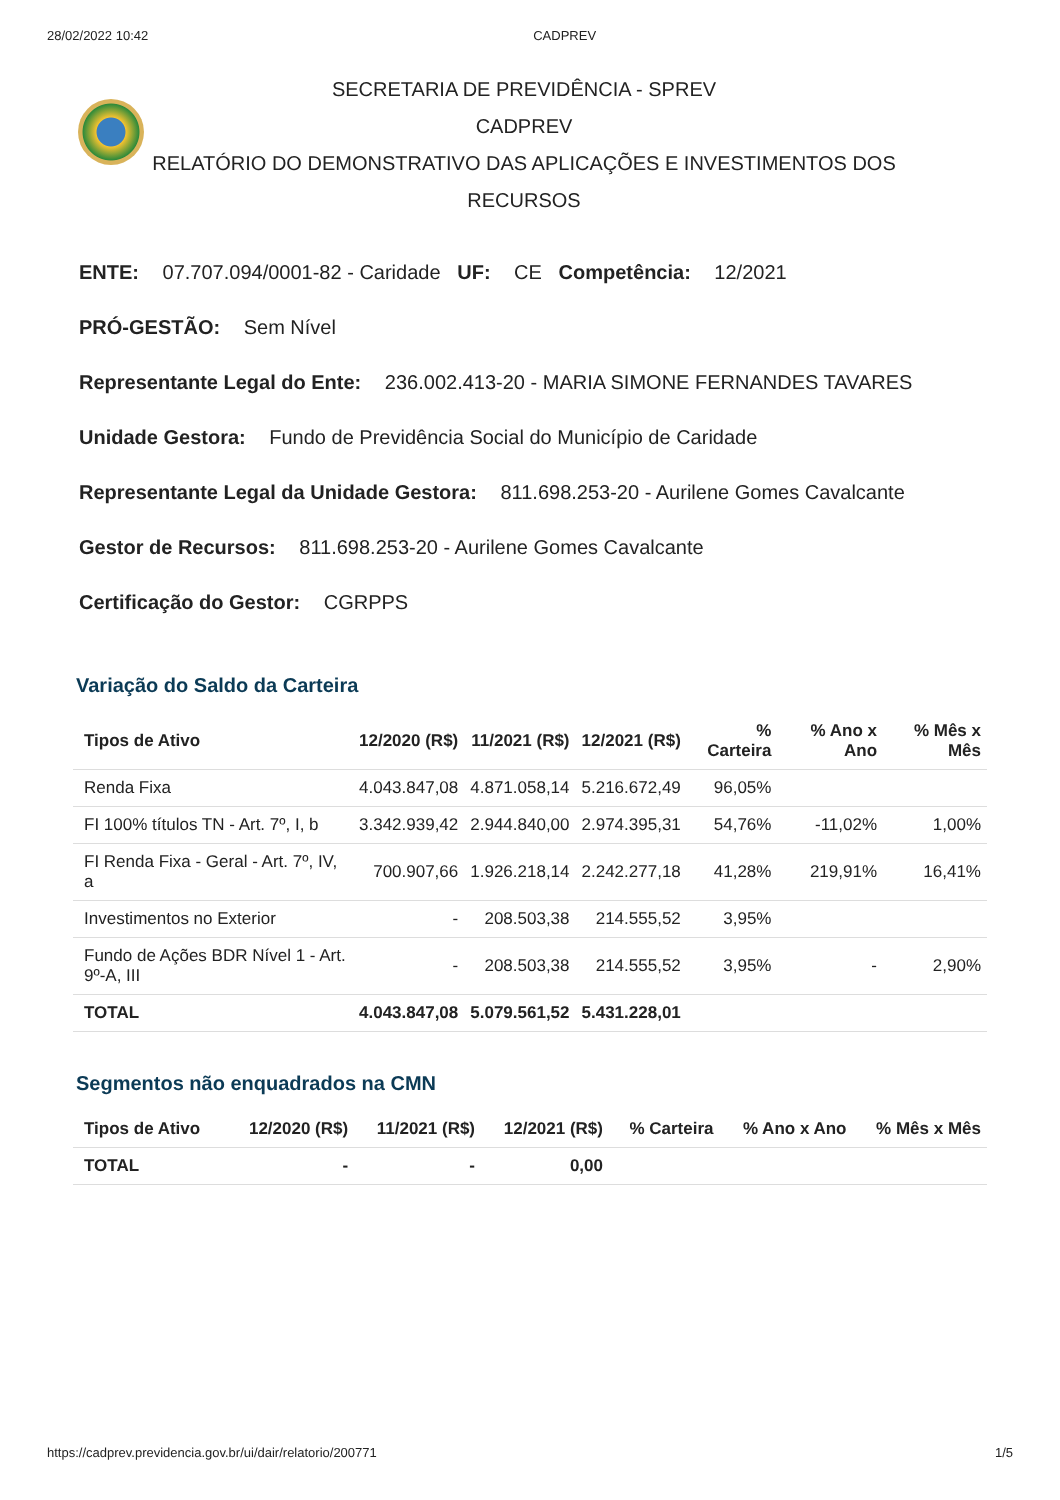28/02/2022 10:42 CADPREV
SECRETARIA DE PREVIDÊNCIA - SPREV
CADPREV
RELATÓRIO DO DEMONSTRATIVO DAS APLICAÇÕES E INVESTIMENTOS DOS RECURSOS
ENTE: 07.707.094/0001-82 - Caridade UF: CE Competência: 12/2021
PRÓ-GESTÃO: Sem Nível
Representante Legal do Ente: 236.002.413-20 - MARIA SIMONE FERNANDES TAVARES
Unidade Gestora: Fundo de Previdência Social do Município de Caridade
Representante Legal da Unidade Gestora: 811.698.253-20 - Aurilene Gomes Cavalcante
Gestor de Recursos: 811.698.253-20 - Aurilene Gomes Cavalcante
Certificação do Gestor: CGRPPS
Variação do Saldo da Carteira
| Tipos de Ativo | 12/2020 (R$) | 11/2021 (R$) | 12/2021 (R$) | % Carteira | % Ano x Ano | % Mês x Mês |
| --- | --- | --- | --- | --- | --- | --- |
| Renda Fixa | 4.043.847,08 | 4.871.058,14 | 5.216.672,49 | 96,05% | | |
| FI 100% títulos TN - Art. 7º, I, b | 3.342.939,42 | 2.944.840,00 | 2.974.395,31 | 54,76% | -11,02% | 1,00% |
| FI Renda Fixa - Geral - Art. 7º, IV, a | 700.907,66 | 1.926.218,14 | 2.242.277,18 | 41,28% | 219,91% | 16,41% |
| Investimentos no Exterior | - | 208.503,38 | 214.555,52 | 3,95% | | |
| Fundo de Ações BDR Nível 1 - Art. 9º-A, III | - | 208.503,38 | 214.555,52 | 3,95% | - | 2,90% |
| TOTAL | 4.043.847,08 | 5.079.561,52 | 5.431.228,01 | | | |
Segmentos não enquadrados na CMN
| Tipos de Ativo | 12/2020 (R$) | 11/2021 (R$) | 12/2021 (R$) | % Carteira | % Ano x Ano | % Mês x Mês |
| --- | --- | --- | --- | --- | --- | --- |
| TOTAL | - | - | 0,00 | | | |
https://cadprev.previdencia.gov.br/ui/dair/relatorio/200771 1/5